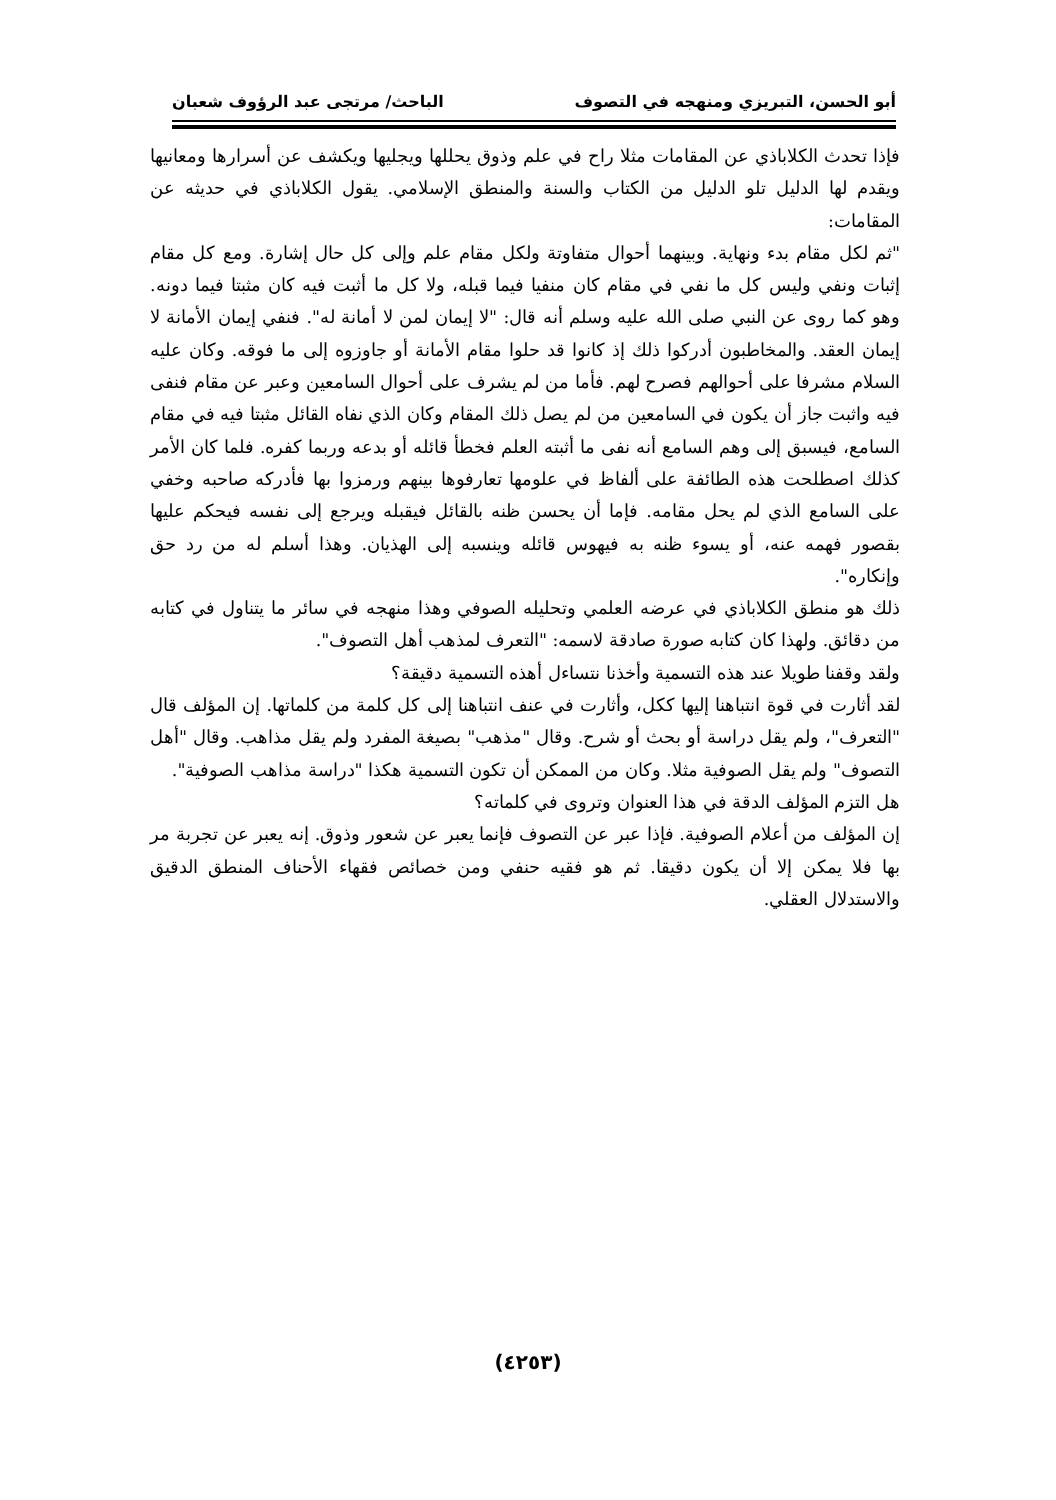أبو الحسن، التبريزي ومنهجه في التصوف الباحث/ مرتجى عبد الرؤوف شعبان
فإذا تحدث الكلاباذي عن المقامات مثلا راح في علم وذوق يحللها ويجليها ويكشف عن أسرارها ومعانيها ويقدم لها الدليل تلو الدليل من الكتاب والسنة والمنطق الإسلامي. يقول الكلاباذي في حديثه عن المقامات:
"ثم لكل مقام بدء ونهاية. وبينهما أحوال متفاوتة ولكل مقام علم وإلى كل حال إشارة. ومع كل مقام إثبات ونفي وليس كل ما نفي في مقام كان منفيا فيما قبله، ولا كل ما أثبت فيه كان مثبتا فيما دونه. وهو كما روى عن النبي صلى الله عليه وسلم أنه قال: "لا إيمان لمن لا أمانة له". فنفي إيمان الأمانة لا إيمان العقد. والمخاطبون أدركوا ذلك إذ كانوا قد حلوا مقام الأمانة أو جاوزوه إلى ما فوقه. وكان عليه السلام مشرفا على أحوالهم فصرح لهم. فأما من لم يشرف على أحوال السامعين وعبر عن مقام فنفى فيه واثبت جاز أن يكون في السامعين من لم يصل ذلك المقام وكان الذي نفاه القائل مثبتا فيه في مقام السامع، فيسبق إلى وهم السامع أنه نفى ما أثبته العلم فخطأ قائله أو بدعه وربما كفره. فلما كان الأمر كذلك اصطلحت هذه الطائفة على ألفاظ في علومها تعارفوها بينهم ورمزوا بها فأدركه صاحبه وخفي على السامع الذي لم يحل مقامه. فإما أن يحسن ظنه بالقائل فيقبله ويرجع إلى نفسه فيحكم عليها بقصور فهمه عنه، أو يسوء ظنه به فيهوس قائله وينسبه إلى الهذيان. وهذا أسلم له من رد حق وإنكاره".
ذلك هو منطق الكلاباذي في عرضه العلمي وتحليله الصوفي وهذا منهجه في سائر ما يتناول في كتابه من دقائق. ولهذا كان كتابه صورة صادقة لاسمه: "التعرف لمذهب أهل التصوف".
ولقد وقفنا طويلا عند هذه التسمية وأخذنا نتساءل أهذه التسمية دقيقة؟
لقد أثارت في قوة انتباهنا إليها ككل، وأثارت في عنف انتباهنا إلى كل كلمة من كلماتها. إن المؤلف قال "التعرف"، ولم يقل دراسة أو بحث أو شرح. وقال "مذهب" بصيغة المفرد ولم يقل مذاهب. وقال "أهل التصوف" ولم يقل الصوفية مثلا. وكان من الممكن أن تكون التسمية هكذا "دراسة مذاهب الصوفية".
هل التزم المؤلف الدقة في هذا العنوان وتروى في كلماته؟
إن المؤلف من أعلام الصوفية. فإذا عبر عن التصوف فإنما يعبر عن شعور وذوق. إنه يعبر عن تجربة مر بها فلا يمكن إلا أن يكون دقيقا. ثم هو فقيه حنفي ومن خصائص فقهاء الأحناف المنطق الدقيق والاستدلال العقلي.
(٤٢٥٣)